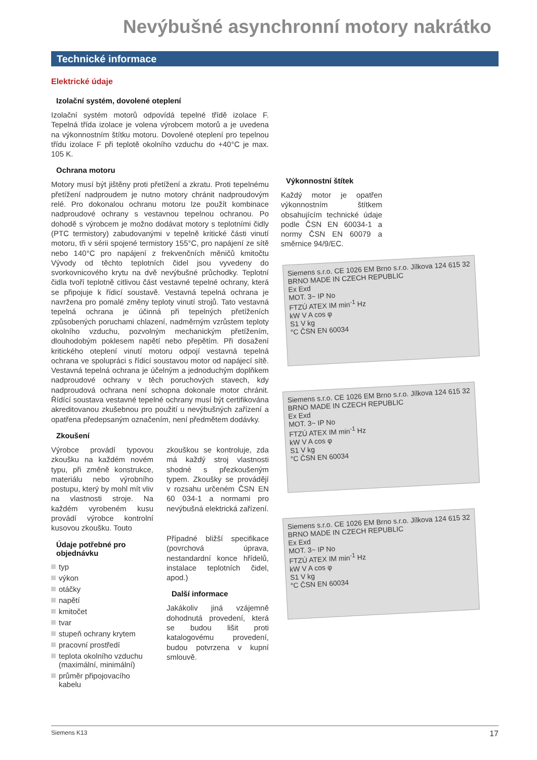Nevýbušné asynchronní motory nakrátko
Technické informace
Elektrické údaje
Izolační systém, dovolené oteplení
Izolační systém motorů odpovídá tepelné třídě izolace F. Tepelná třída izolace je volena výrobcem motorů a je uvedena na výkonnostním štítku motoru. Dovolené oteplení pro tepelnou třídu izolace F při teplotě okolního vzduchu do +40°C je max. 105 K.
Ochrana motoru
Motory musí být jištěny proti přetížení a zkratu. Proti tepelnému přetížení nadproudem je nutno motory chránit nadproudovým relé. Pro dokonalou ochranu motoru lze použít kombinace nadproudové ochrany s vestavnou tepelnou ochranou. Po dohodě s výrobcem je možno dodávat motory s teplotními čidly (PTC termistory) zabudovanými v tepelně kritické části vinutí motoru, tři v sérii spojené termistory 155°C, pro napájení ze sítě nebo 140°C pro napájení z frekvenčních měničů kmitočtu Vývody od těchto teplotních čidel jsou vyvedeny do svorkovnicového krytu na dvě nevýbušné průchodky. Teplotní čidla tvoří teplotně citlivou část vestavné tepelné ochrany, která se připojuje k řídicí soustavě. Vestavná tepelná ochrana je navržena pro pomalé změny teploty vinutí strojů. Tato vestavná tepelná ochrana je účinná při tepelných přetíženích způsobených poruchami chlazení, nadměrným vzrůstem teploty okolního vzduchu, pozvolným mechanickým přetížením, dlouhodobým poklesem napětí nebo přepětím. Při dosažení kritického oteplení vinutí motoru odpojí vestavná tepelná ochrana ve spolupráci s řídicí soustavou motor od napájecí sítě. Vestavná tepelná ochrana je účelným a jednoduchým doplňkem nadproudové ochrany v těch poruchových stavech, kdy nadproudová ochrana není schopna dokonale motor chránit. Řídící soustava vestavné tepelné ochrany musí být certifikována akreditovanou zkušebnou pro použití u nevýbušných zařízení a opatřena předepsaným označením, není předmětem dodávky.
Zkoušení
Výrobce provádí typovou zkoušku na každém novém typu, při změně konstrukce, materiálu nebo výrobního postupu, který by mohl mít vliv na vlastnosti stroje. Na každém vyrobeném kusu provádí výrobce kontrolní kusovou zkoušku. Touto
Údaje potřebné pro objednávku
typ
výkon
otáčky
napětí
kmitočet
tvar
stupeň ochrany krytem
pracovní prostředí
teplota okolního vzduchu (maximální, minimální)
průměr připojovacího kabelu
zkouškou se kontroluje, zda má každý stroj vlastnosti shodné s přezkoušeným typem. Zkoušky se provádějí v rozsahu určeném ČSN EN 60 034-1 a normami pro nevýbušná elektrická zařízení.
Případné bližší specifikace (povrchová úprava, nestandardní konce hřídelů, instalace teplotních čidel, apod.)
Další informace
Jakákoliv jiná vzájemně dohodnutá provedení, která se budou lišit proti katalogovému provedení, budou potvrzena v kupní smlouvě.
Výkonnostní štítek
Každý motor je opatřen výkonnostním štítkem obsahujícím technické údaje podle ČSN EN 60034-1 a normy ČSN EN 60079 a směrnice 94/9/EC.
Siemens s.r.o. CE 1026 EM Brno s.r.o. Jílkova 124 615 32 BRNO MADE IN CZECH REPUBLIC
Ex Exd
MOT. 3~ IP No
FTZÚ ATEX IM min<sup>-1</sup> Hz
kW V A cos φ
S1 V kg
°C ČSN EN 60034
Siemens s.r.o. CE 1026 EM Brno s.r.o. Jílkova 124 615 32 BRNO MADE IN CZECH REPUBLIC
Ex Exd
MOT. 3~ IP No
FTZÚ ATEX IM min<sup>-1</sup> Hz
kW V A cos φ
S1 V kg
°C ČSN EN 60034
Siemens s.r.o. CE 1026 EM Brno s.r.o. Jílkova 124 615 32 BRNO MADE IN CZECH REPUBLIC
Ex Exd
MOT. 3~ IP No
FTZÚ ATEX IM min<sup>-1</sup> Hz
kW V A cos φ
S1 V kg
°C ČSN EN 60034
Siemens K13 17